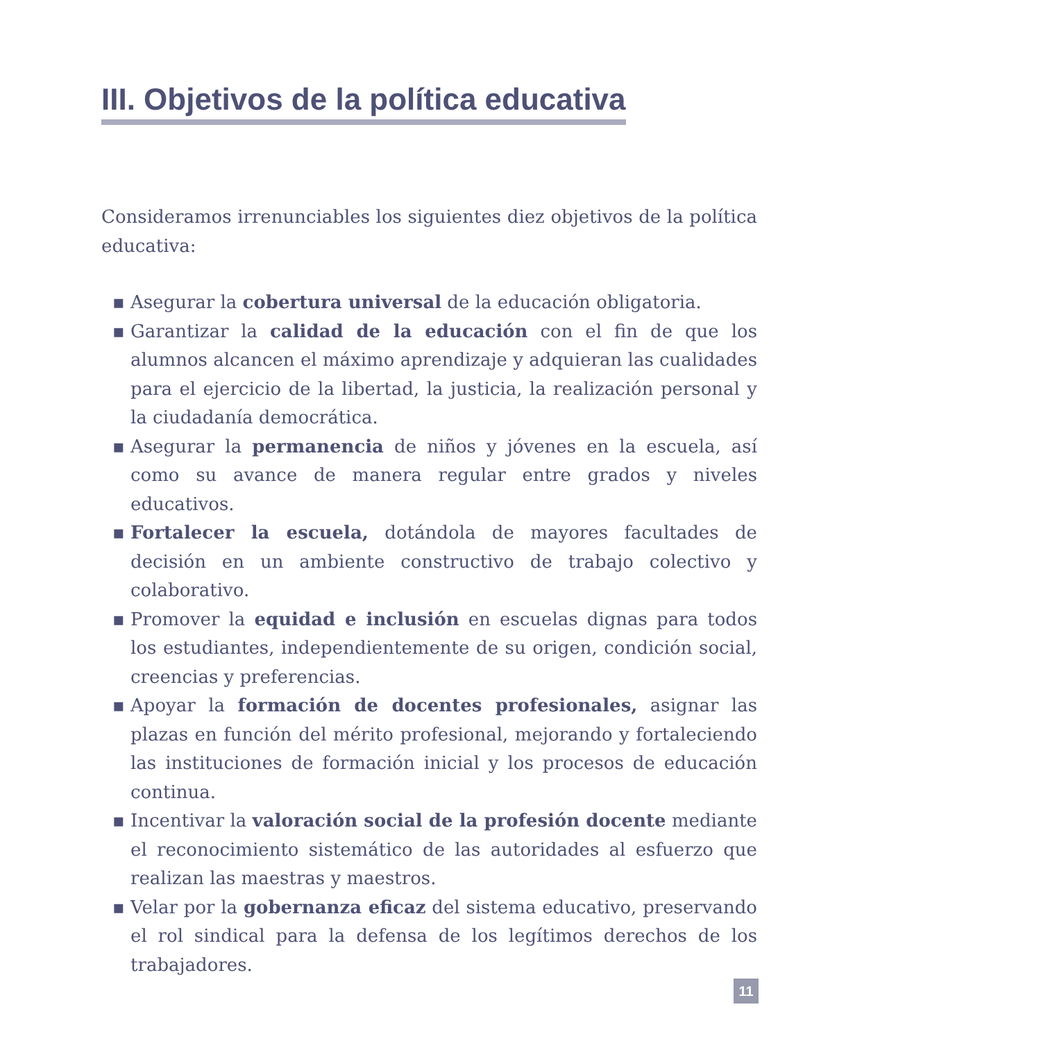III. Objetivos de la política educativa
Considera­mos irrenunciables los siguientes diez objetivos de la política educativa:
▪ Asegurar la cobertura universal de la educación obligatoria.
▪ Garantizar la calidad de la educación con el fin de que los alumnos alcancen el máximo aprendizaje y adquieran las cualidades para el ejercicio de la libertad, la justicia, la realización personal y la ciudadanía democrática.
▪ Asegurar la permanencia de niños y jóvenes en la escuela, así como su avance de manera regular entre grados y niveles educativos.
▪ Fortalecer la escuela, dotándola de mayores facultades de decisión en un ambiente constructivo de trabajo colectivo y colaborativo.
▪ Promover la equidad e inclusión en escuelas dignas para todos los estudiantes, independientemente de su origen, condición social, creencias y preferencias.
▪ Apoyar la formación de docentes profesionales, asignar las plazas en función del mérito profesional, mejorando y fortaleciendo las instituciones de formación inicial y los procesos de educación continua.
▪ Incentivar la valoración social de la profesión docente mediante el reconocimiento sistemático de las autoridades al esfuerzo que realizan las maestras y maestros.
▪ Velar por la gobernanza eficaz del sistema educativo, preservando el rol sindical para la defensa de los legítimos derechos de los trabajadores.
11